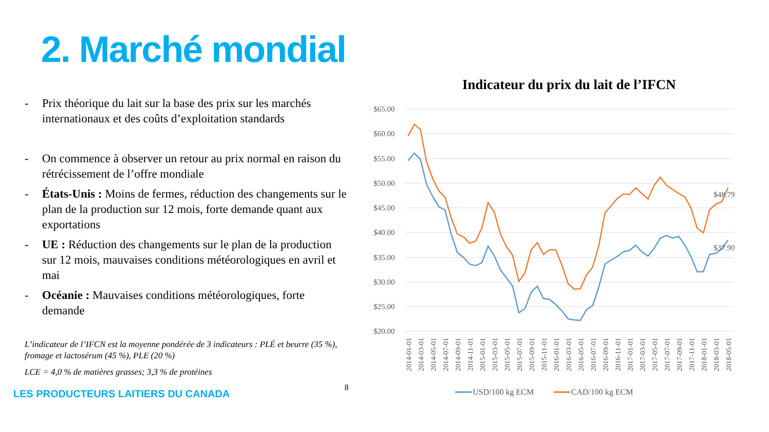2. Marché mondial
- Prix théorique du lait sur la base des prix sur les marchés internationaux et des coûts d’exploitation standards
- On commence à observer un retour au prix normal en raison du rétrécissement de l’offre mondiale
- États-Unis : Moins de fermes, réduction des changements sur le plan de la production sur 12 mois, forte demande quant aux exportations
- UE : Réduction des changements sur le plan de la production sur 12 mois, mauvaises conditions météorologiques en avril et mai
- Océanie : Mauvaises conditions météorologiques, forte demande
L’indicateur de l’IFCN est la moyenne pondérée de 3 indicateurs : PLÉ et beurre (35 %), fromage et lactosérum (45 %), PLE (20 %)
LCE = 4,0 % de matières grasses; 3,3 % de protéines
LES PRODUCTEURS LAITIERS DU CANADA 8
Indicateur du prix du lait de l’IFCN
$65.00
$60.00
$55.00
$50.00
$45.00
$40.00
$35.00
$30.00
$25.00
$20.00
$48.79
$37.90
2014-01-01
2014-03-01
2014-05-01
2014-07-01
2014-09-01
2014-11-01
2015-01-01
2015-03-01
2015-05-01
2015-07-01
2015-09-01
2015-11-01
2016-01-01
2016-03-01
2016-05-01
2016-07-01
2016-09-01
2016-11-01
2017-01-01
2017-03-01
2017-05-01
2017-07-01
2017-09-01
2017-11-01
2018-01-01
2018-03-01
2018-05-01
USD/100 kg ECM
CAD/100 kg ECM